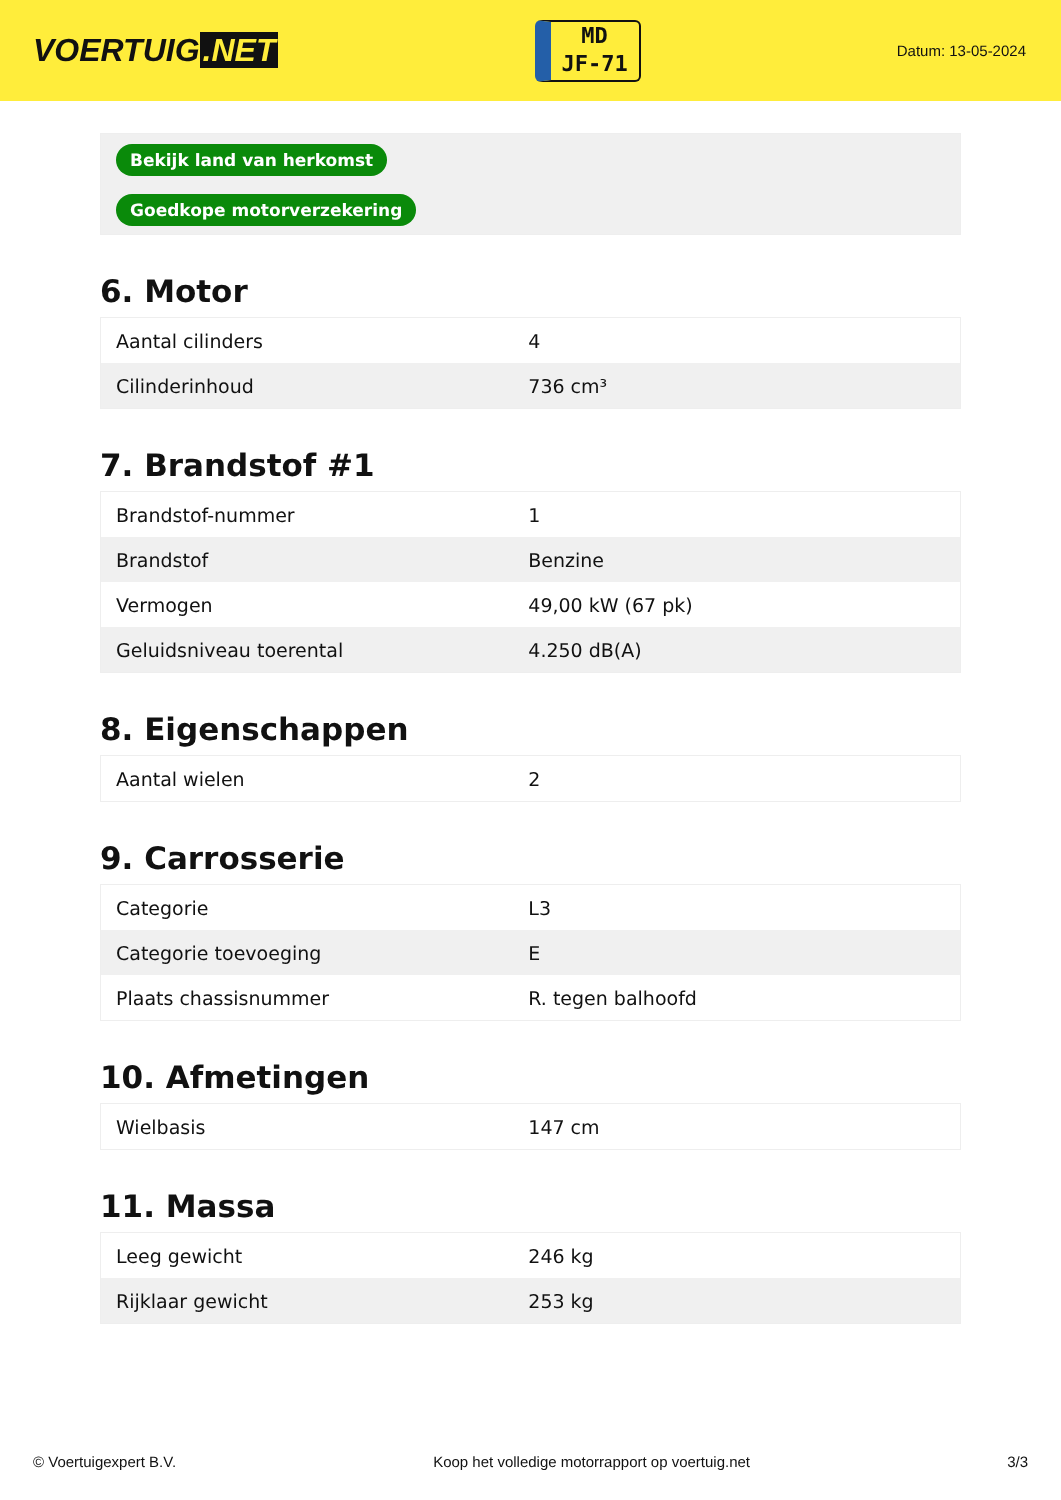VOERTUIG.NET
MD
JF-71
Datum: 13-05-2024
| Bekijk land van herkomst |
| Goedkope motorverzekering |
6. Motor
| Aantal cilinders | 4 |
| Cilinderinhoud | 736 cm³ |
7. Brandstof #1
| Brandstof-nummer | 1 |
| Brandstof | Benzine |
| Vermogen | 49,00 kW (67 pk) |
| Geluidsniveau toerental | 4.250 dB(A) |
8. Eigenschappen
| Aantal wielen | 2 |
9. Carrosserie
| Categorie | L3 |
| Categorie toevoeging | E |
| Plaats chassisnummer | R. tegen balhoofd |
10. Afmetingen
| Wielbasis | 147 cm |
11. Massa
| Leeg gewicht | 246 kg |
| Rijklaar gewicht | 253 kg |
© Voertuigexpert B.V. Koop het volledige motorrapport op voertuig.net 3/3